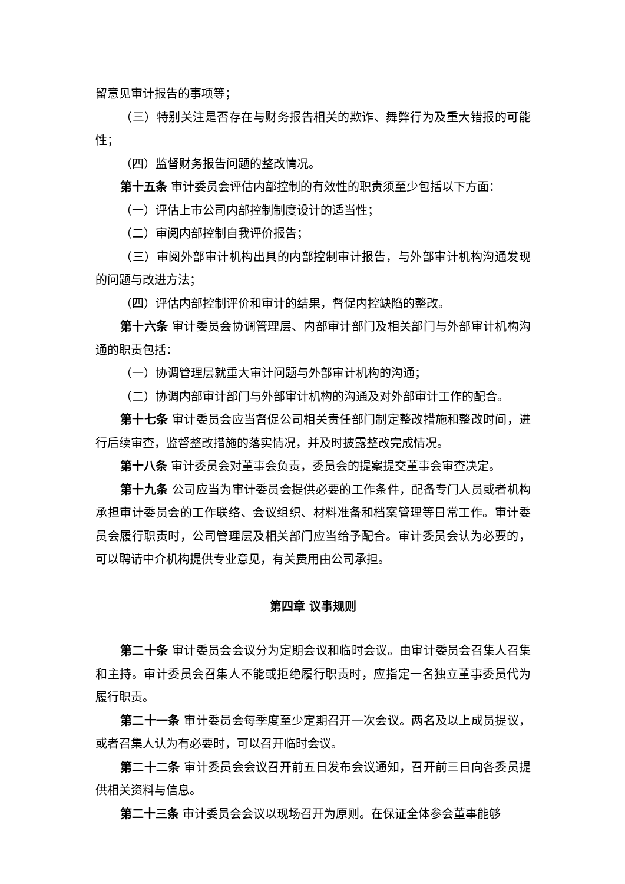留意见审计报告的事项等；
（三）特别关注是否存在与财务报告相关的欺诈、舞弊行为及重大错报的可能性；
（四）监督财务报告问题的整改情况。
第十五条 审计委员会评估内部控制的有效性的职责须至少包括以下方面：
（一）评估上市公司内部控制制度设计的适当性；
（二）审阅内部控制自我评价报告；
（三）审阅外部审计机构出具的内部控制审计报告，与外部审计机构沟通发现的问题与改进方法；
（四）评估内部控制评价和审计的结果，督促内控缺陷的整改。
第十六条 审计委员会协调管理层、内部审计部门及相关部门与外部审计机构沟通的职责包括：
（一）协调管理层就重大审计问题与外部审计机构的沟通；
（二）协调内部审计部门与外部审计机构的沟通及对外部审计工作的配合。
第十七条 审计委员会应当督促公司相关责任部门制定整改措施和整改时间，进行后续审查，监督整改措施的落实情况，并及时披露整改完成情况。
第十八条 审计委员会对董事会负责，委员会的提案提交董事会审查决定。
第十九条 公司应当为审计委员会提供必要的工作条件，配备专门人员或者机构承担审计委员会的工作联络、会议组织、材料准备和档案管理等日常工作。审计委员会履行职责时，公司管理层及相关部门应当给予配合。审计委员会认为必要的，可以聘请中介机构提供专业意见，有关费用由公司承担。
第四章 议事规则
第二十条 审计委员会会议分为定期会议和临时会议。由审计委员会召集人召集和主持。审计委员会召集人不能或拒绝履行职责时，应指定一名独立董事委员代为履行职责。
第二十一条 审计委员会每季度至少定期召开一次会议。两名及以上成员提议，或者召集人认为有必要时，可以召开临时会议。
第二十二条 审计委员会会议召开前五日发布会议通知，召开前三日向各委员提供相关资料与信息。
第二十三条 审计委员会会议以现场召开为原则。在保证全体参会董事能够